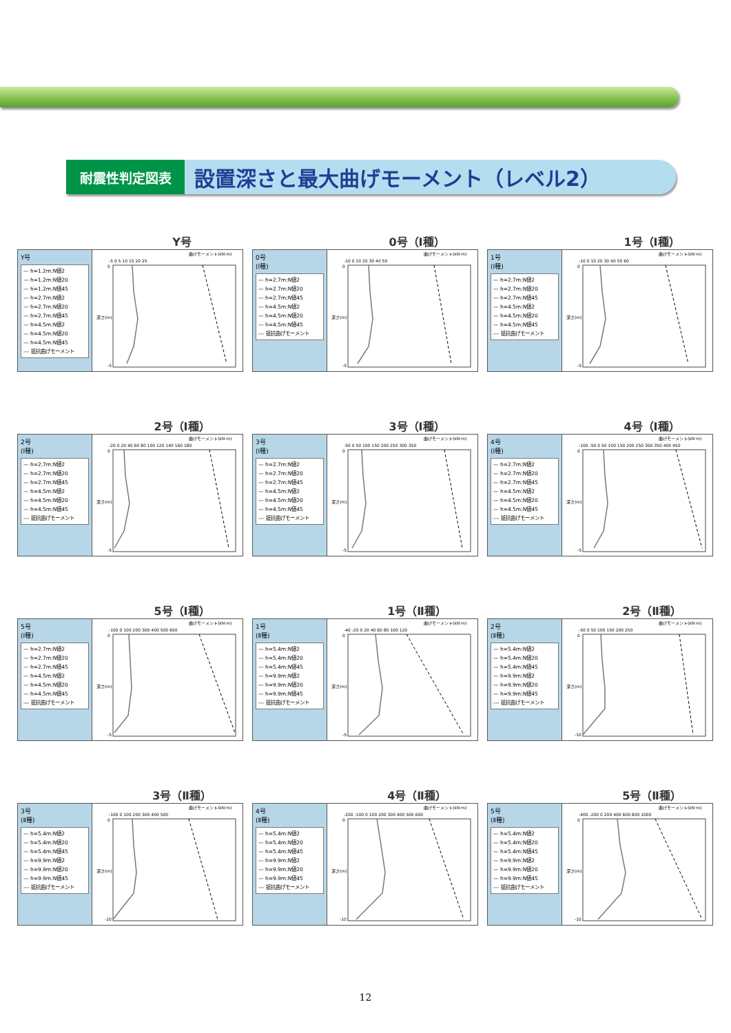耐震性判定図表
設置深さと最大曲げモーメント（レベル2）
Y号
Y号
— h=1.2m:N値2
— h=1.2m:N値20
— h=1.2m:N値45
— h=2.7m:N値2
— h=2.7m:N値20
— h=2.7m:N値45
— h=4.5m:N値2
— h=4.5m:N値20
— h=4.5m:N値45
--- 抵抗曲げモーメント
曲げモーメント(kN·m)
-5 0 5 10 15 20 25
0
-5
深さ(m)
0号（Ⅰ種）
0号
(Ⅰ種)
— h=2.7m:N値2
— h=2.7m:N値20
— h=2.7m:N値45
— h=4.5m:N値2
— h=4.5m:N値20
— h=4.5m:N値45
--- 抵抗曲げモーメント
曲げモーメント(kN·m)
-10 0 10 20 30 40 50
0
-5
深さ(m)
1号（Ⅰ種）
1号
(Ⅰ種)
— h=2.7m:N値2
— h=2.7m:N値20
— h=2.7m:N値45
— h=4.5m:N値2
— h=4.5m:N値20
— h=4.5m:N値45
--- 抵抗曲げモーメント
曲げモーメント(kN·m)
-10 0 10 20 30 40 50 60
0
-5
深さ(m)
2号（Ⅰ種）
2号
(Ⅰ種)
— h=2.7m:N値2
— h=2.7m:N値20
— h=2.7m:N値45
— h=4.5m:N値2
— h=4.5m:N値20
— h=4.5m:N値45
--- 抵抗曲げモーメント
曲げモーメント(kN·m)
-20 0 20 40 60 80 100 120 140 160 180
0
-5
深さ(m)
3号（Ⅰ種）
3号
(Ⅰ種)
— h=2.7m:N値2
— h=2.7m:N値20
— h=2.7m:N値45
— h=4.5m:N値2
— h=4.5m:N値20
— h=4.5m:N値45
--- 抵抗曲げモーメント
曲げモーメント(kN·m)
-50 0 50 100 150 200 250 300 350
0
-5
深さ(m)
4号（Ⅰ種）
4号
(Ⅰ種)
— h=2.7m:N値2
— h=2.7m:N値20
— h=2.7m:N値45
— h=4.5m:N値2
— h=4.5m:N値20
— h=4.5m:N値45
--- 抵抗曲げモーメント
曲げモーメント(kN·m)
-100 -50 0 50 100 150 200 250 300 350 400 450
0
-5
深さ(m)
5号（Ⅰ種）
5号
(Ⅰ種)
— h=2.7m:N値2
— h=2.7m:N値20
— h=2.7m:N値45
— h=4.5m:N値2
— h=4.5m:N値20
— h=4.5m:N値45
--- 抵抗曲げモーメント
曲げモーメント(kN·m)
-100 0 100 200 300 400 500 600
0
-5
深さ(m)
1号（Ⅱ種）
1号
(Ⅱ種)
— h=5.4m:N値2
— h=5.4m:N値20
— h=5.4m:N値45
— h=9.9m:N値2
— h=9.9m:N値20
— h=9.9m:N値45
--- 抵抗曲げモーメント
曲げモーメント(kN·m)
-40 -20 0 20 40 60 80 100 120
0
-5
深さ(m)
2号（Ⅱ種）
2号
(Ⅱ種)
— h=5.4m:N値2
— h=5.4m:N値20
— h=5.4m:N値45
— h=9.9m:N値2
— h=9.9m:N値20
— h=9.9m:N値45
--- 抵抗曲げモーメント
曲げモーメント(kN·m)
-50 0 50 100 150 200 250
0
-10
深さ(m)
3号（Ⅱ種）
3号
(Ⅱ種)
— h=5.4m:N値2
— h=5.4m:N値20
— h=5.4m:N値45
— h=9.9m:N値2
— h=9.9m:N値20
— h=9.9m:N値45
--- 抵抗曲げモーメント
曲げモーメント(kN·m)
-100 0 100 200 300 400 500
0
-10
深さ(m)
4号（Ⅱ種）
4号
(Ⅱ種)
— h=5.4m:N値2
— h=5.4m:N値20
— h=5.4m:N値45
— h=9.9m:N値2
— h=9.9m:N値20
— h=9.9m:N値45
--- 抵抗曲げモーメント
曲げモーメント(kN·m)
-200 -100 0 100 200 300 400 500 600
0
-10
深さ(m)
5号（Ⅱ種）
5号
(Ⅱ種)
— h=5.4m:N値2
— h=5.4m:N値20
— h=5.4m:N値45
— h=9.9m:N値2
— h=9.9m:N値20
— h=9.9m:N値45
--- 抵抗曲げモーメント
曲げモーメント(kN·m)
-400 -200 0 200 400 600 800 1000
0
-10
深さ(m)
12